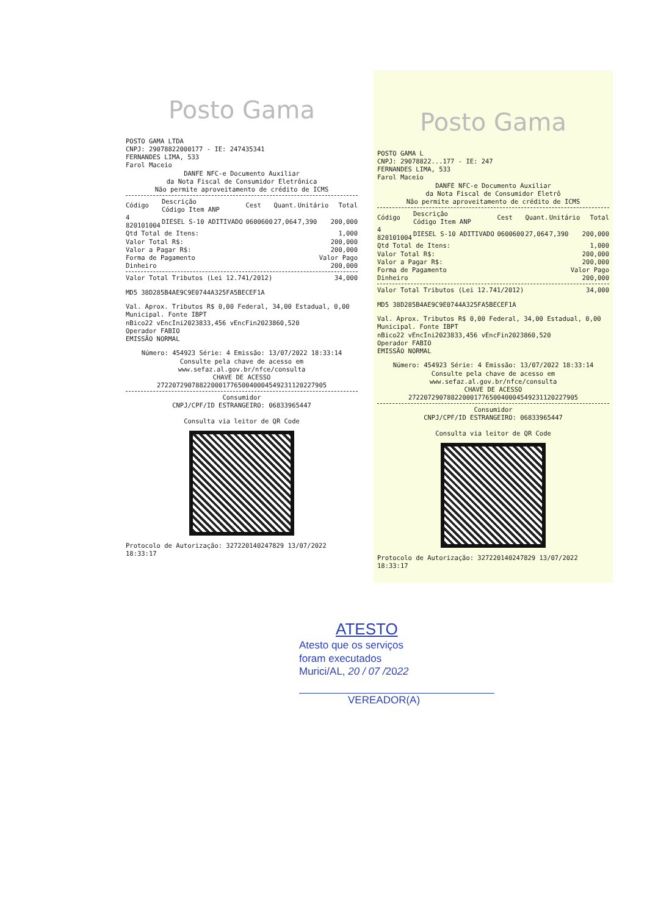Posto Gama
POSTO GAMA LTDA
CNPJ: 29078822000177 - IE: 247435341
FERNANDES LIMA, 533
Farol Maceio
DANFE NFC-e Documento Auxiliar
da Nota Fiscal de Consumidor Eletrônica
Não permite aproveitamento de crédito de ICMS
| Código | Descrição Código Item ANP | Cest | Quant. | Unitário | Total |
| --- | --- | --- | --- | --- | --- |
| 4 820101004 | DIESEL S-10 ADITIVADO | 0600600 | 27,064 | 7,390 | 200,000 |
| Qtd Total de Itens: | 1,000 |
| Valor Total R$: | 200,000 |
| Valor a Pagar R$: | 200,000 |
| Forma de Pagamento | Valor Pago |
| Dinheiro | 200,000 |
| Valor Total Tributos (Lei 12.741/2012) | 34,000 |
MD5 38D285B4AE9C9E0744A325FA5BECEF1A
Val. Aprox. Tributos R$ 0,00 Federal, 34,00 Estadual, 0,00 Municipal. Fonte IBPT
nBico22 vEncIni2023833,456 vEncFin2023860,520
Operador FABIO
EMISSÃO NORMAL
Número: 454923 Série: 4 Emissão: 13/07/2022 18:33:14
Consulte pela chave de acesso em
www.sefaz.al.gov.br/nfce/consulta
CHAVE DE ACESSO
27220729078822000177650040004549231120227905
Consumidor
CNPJ/CPF/ID ESTRANGEIRO: 06833965447
Consulta via leitor de QR Code
Protocolo de Autorização: 327220140247829 13/07/2022 18:33:17
Posto Gama
POSTO GAMA L
CNPJ: 29078822...177 - IE: 247
FERNANDES LIMA, 533
Farol Maceio
DANFE NFC-e Documento Auxiliar
da Nota Fiscal de Consumidor Eletrô
Não permite aproveitamento de crédito de ICMS
| Código | Descrição Código Item ANP | Cest | Quant. | Unitário | Total |
| --- | --- | --- | --- | --- | --- |
| 4 820101004 | DIESEL S-10 ADITIVADO | 0600600 | 27,064 | 7,390 | 200,000 |
| Qtd Total de Itens: | 1,000 |
| Valor Total R$: | 200,000 |
| Valor a Pagar R$: | 200,000 |
| Forma de Pagamento | Valor Pago |
| Dinheiro | 200,000 |
| Valor Total Tributos (Lei 12.741/2012) | 34,000 |
MD5 38D285B4AE9C9E0744A325FA5BECEF1A
Val. Aprox. Tributos R$ 0,00 Federal, 34,00 Estadual, 0,00 Municipal. Fonte IBPT
nBico22 vEncIni2023833,456 vEncFin2023860,520
Operador FABIO
EMISSÃO NORMAL
Número: 454923 Série: 4 Emissão: 13/07/2022 18:33:14
Consulte pela chave de acesso em
www.sefaz.al.gov.br/nfce/consulta
CHAVE DE ACESSO
27220729078822000177650040004549231120227905
Consumidor
CNPJ/CPF/ID ESTRANGEIRO: 06833965447
Consulta via leitor de QR Code
Protocolo de Autorização: 327220140247829 13/07/2022 18:33:17
ATESTO
Atesto que os serviços
foram executados
Murici/AL, 20 / 07 /2022
VEREADOR(A)